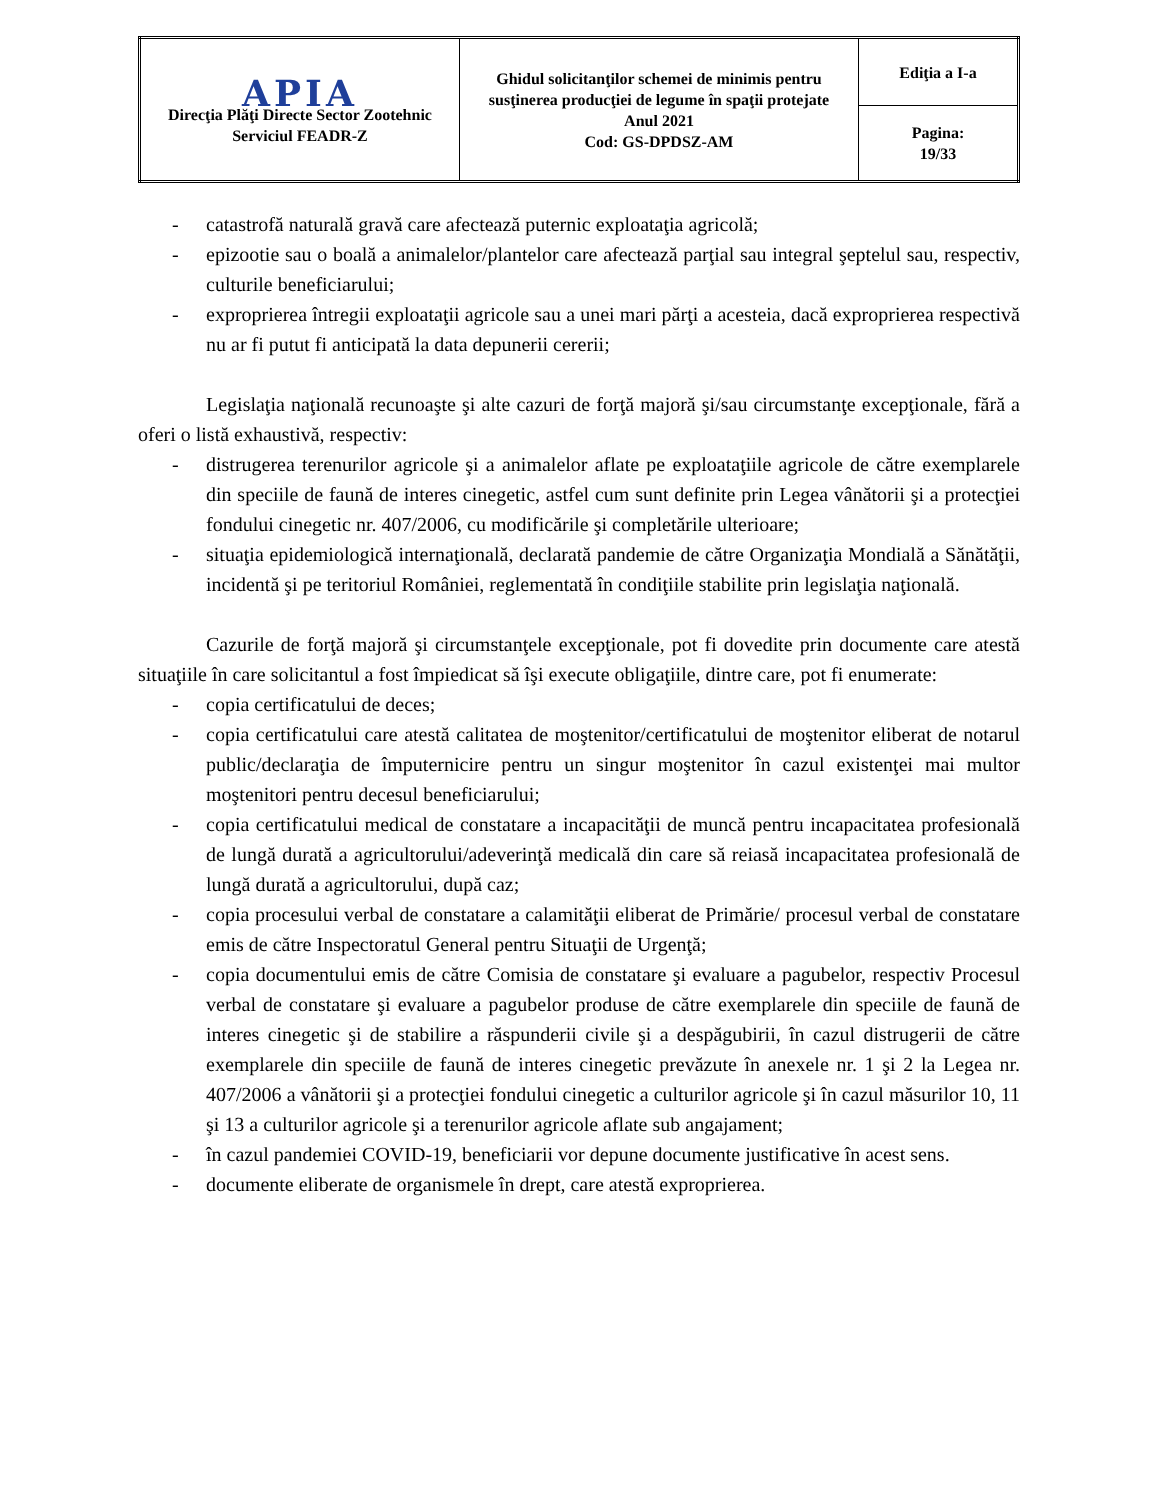| APIA Direcţia Plăţi Directe Sector Zootehnic Serviciul FEADR-Z | Ghidul solicitanţilor schemei de minimis pentru susţinerea producţiei de legume în spaţii protejate Anul 2021 Cod: GS-DPDSZ-AM | Ediţia a I-a |
| | | Pagina: 19/33 |
- catastrofă naturală gravă care afectează puternic exploataţia agricolă;
- epizootie sau o boală a animalelor/plantelor care afectează parţial sau integral şeptelul sau, respectiv, culturile beneficiarului;
- exproprierea întregii exploataţii agricole sau a unei mari părţi a acesteia, dacă exproprierea respectivă nu ar fi putut fi anticipată la data depunerii cererii;
Legislaţia naţională recunoaşte şi alte cazuri de forţă majoră şi/sau circumstanţe excepţionale, fără a oferi o listă exhaustivă, respectiv:
- distrugerea terenurilor agricole şi a animalelor aflate pe exploataţiile agricole de către exemplarele din speciile de faună de interes cinegetic, astfel cum sunt definite prin Legea vânătorii şi a protecţiei fondului cinegetic nr. 407/2006, cu modificările şi completările ulterioare;
- situaţia epidemiologică internaţională, declarată pandemie de către Organizaţia Mondială a Sănătăţii, incidentă şi pe teritoriul României, reglementată în condiţiile stabilite prin legislaţia naţională.
Cazurile de forţă majoră şi circumstanţele excepţionale, pot fi dovedite prin documente care atestă situaţiile în care solicitantul a fost împiedicat să îşi execute obligaţiile, dintre care, pot fi enumerate:
- copia certificatului de deces;
- copia certificatului care atestă calitatea de moştenitor/certificatului de moştenitor eliberat de notarul public/declaraţia de împuternicire pentru un singur moştenitor în cazul existenţei mai multor moştenitori pentru decesul beneficiarului;
- copia certificatului medical de constatare a incapacităţii de muncă pentru incapacitatea profesională de lungă durată a agricultorului/adeverinţă medicală din care să reiasă incapacitatea profesională de lungă durată a agricultorului, după caz;
- copia procesului verbal de constatare a calamităţii eliberat de Primărie/ procesul verbal de constatare emis de către Inspectoratul General pentru Situaţii de Urgenţă;
- copia documentului emis de către Comisia de constatare şi evaluare a pagubelor, respectiv Procesul verbal de constatare şi evaluare a pagubelor produse de către exemplarele din speciile de faună de interes cinegetic şi de stabilire a răspunderii civile şi a despăgubirii, în cazul distrugerii de către exemplarele din speciile de faună de interes cinegetic prevăzute în anexele nr. 1 şi 2 la Legea nr. 407/2006 a vânătorii şi a protecţiei fondului cinegetic a culturilor agricole şi în cazul măsurilor 10, 11 şi 13 a culturilor agricole şi a terenurilor agricole aflate sub angajament;
- în cazul pandemiei COVID-19, beneficiarii vor depune documente justificative în acest sens.
- documente eliberate de organismele în drept, care atestă exproprierea.